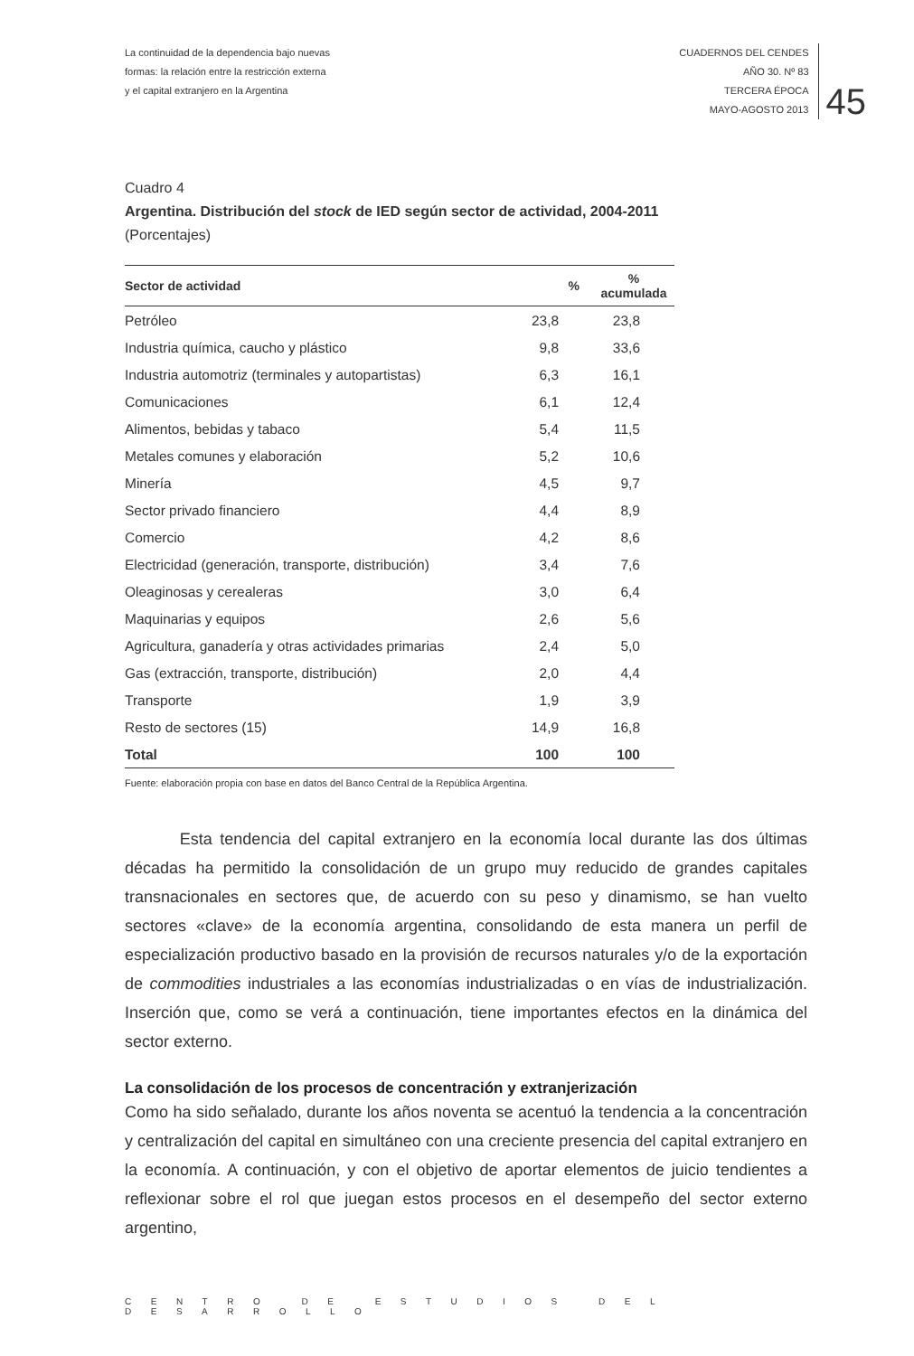La continuidad de la dependencia bajo nuevas
formas: la relación entre la restricción externa
y el capital extranjero en la Argentina
CUADERNOS DEL CENDES
AÑO 30. Nº 83
TERCERA ÉPOCA
MAYO-AGOSTO 2013
45
Cuadro 4
Argentina. Distribución del stock de IED según sector de actividad, 2004-2011
(Porcentajes)
| Sector de actividad | % | % acumulada |
| --- | --- | --- |
| Petróleo | 23,8 | 23,8 |
| Industria química, caucho y plástico | 9,8 | 33,6 |
| Industria automotriz (terminales y autopartistas) | 6,3 | 16,1 |
| Comunicaciones | 6,1 | 12,4 |
| Alimentos, bebidas y tabaco | 5,4 | 11,5 |
| Metales comunes y elaboración | 5,2 | 10,6 |
| Minería | 4,5 | 9,7 |
| Sector privado financiero | 4,4 | 8,9 |
| Comercio | 4,2 | 8,6 |
| Electricidad (generación, transporte, distribución) | 3,4 | 7,6 |
| Oleaginosas y cerealeras | 3,0 | 6,4 |
| Maquinarias y equipos | 2,6 | 5,6 |
| Agricultura, ganadería y otras actividades primarias | 2,4 | 5,0 |
| Gas (extracción, transporte, distribución) | 2,0 | 4,4 |
| Transporte | 1,9 | 3,9 |
| Resto de sectores (15) | 14,9 | 16,8 |
| Total | 100 | 100 |
Fuente: elaboración propia con base en datos del Banco Central de la República Argentina.
Esta tendencia del capital extranjero en la economía local durante las dos últimas décadas ha permitido la consolidación de un grupo muy reducido de grandes capitales transnacionales en sectores que, de acuerdo con su peso y dinamismo, se han vuelto sectores «clave» de la economía argentina, consolidando de esta manera un perfil de especialización productivo basado en la provisión de recursos naturales y/o de la exportación de commodities industriales a las economías industrializadas o en vías de industrialización. Inserción que, como se verá a continuación, tiene importantes efectos en la dinámica del sector externo.
La consolidación de los procesos de concentración y extranjerización
Como ha sido señalado, durante los años noventa se acentuó la tendencia a la concentración y centralización del capital en simultáneo con una creciente presencia del capital extranjero en la economía. A continuación, y con el objetivo de aportar elementos de juicio tendientes a reflexionar sobre el rol que juegan estos procesos en el desempeño del sector externo argentino,
CENTRO DE ESTUDIOS DEL DESARROLLO